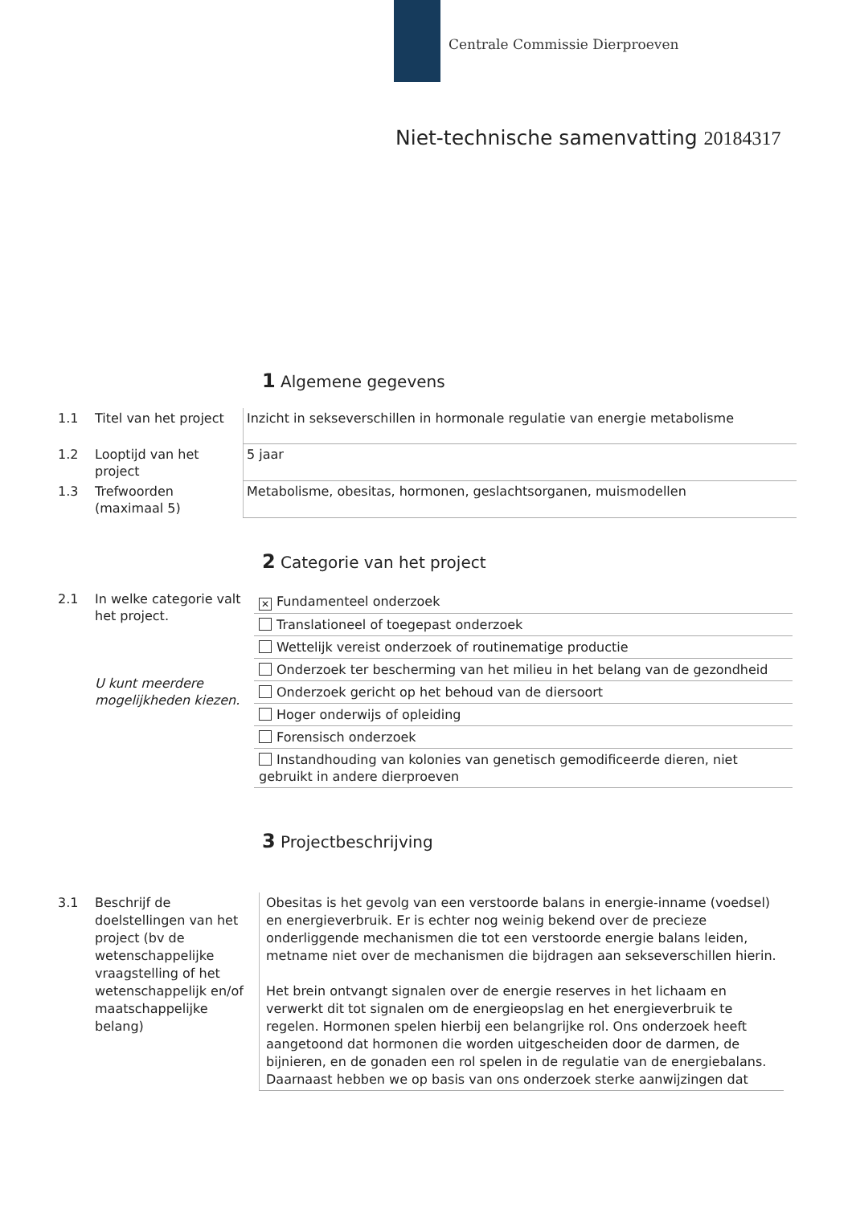Centrale Commissie Dierproeven
Niet-technische samenvatting 20184317
1 Algemene gegevens
| 1.1 | Titel van het project | Inzicht in sekseverschillen in hormonale regulatie van energie metabolisme |
| 1.2 | Looptijd van het project | 5 jaar |
| 1.3 | Trefwoorden (maximaal 5) | Metabolisme, obesitas, hormonen, geslachtsorganen, muismodellen |
2 Categorie van het project
| 2.1 | In welke categorie valt het project. U kunt meerdere mogelijkheden kiezen. | / ✕ Fundamenteel onderzoek / / Translationeel of toegepast onderzoek / / Wettelijk vereist onderzoek of routinematige productie / / Onderzoek ter bescherming van het milieu in het belang van de gezondheid / / Onderzoek gericht op het behoud van de diersoort / / Hoger onderwijs of opleiding / / Forensisch onderzoek / / Instandhouding van kolonies van genetisch gemodificeerde dieren, niet gebruikt in andere dierproeven / |
3 Projectbeschrijving
| 3.1 | Beschrijf de doelstellingen van het project (bv de wetenschappelijke vraagstelling of het wetenschappelijk en/of maatschappelijke belang) | Obesitas is het gevolg van een verstoorde balans in energie-inname (voedsel) en energieverbruik. Er is echter nog weinig bekend over de precieze onderliggende mechanismen die tot een verstoorde energie balans leiden, metname niet over de mechanismen die bijdragen aan sekseverschillen hierin. Het brein ontvangt signalen over de energie reserves in het lichaam en verwerkt dit tot signalen om de energieopslag en het energieverbruik te regelen. Hormonen spelen hierbij een belangrijke rol. Ons onderzoek heeft aangetoond dat hormonen die worden uitgescheiden door de darmen, de bijnieren, en de gonaden een rol spelen in de regulatie van de energiebalans. Daarnaast hebben we op basis van ons onderzoek sterke aanwijzingen dat |